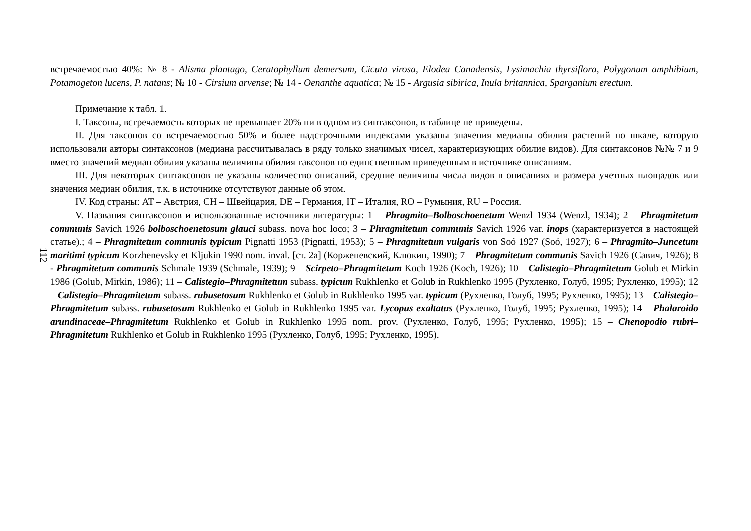112
встречаемостью 40%: № 8 - Alisma plantago, Ceratophyllum demersum, Cicuta virosa, Elodea Canadensis, Lysimachia thyrsiflora, Polygonum amphibium, Potamogeton lucens, P. natans; № 10 - Cirsium arvense; № 14 - Oenanthe aquatica; № 15 - Argusia sibirica, Inula britannica, Sparganium erectum.
Примечание к табл. 1.
I. Таксоны, встречаемость которых не превышает 20% ни в одном из синтаксонов, в таблице не приведены.
II. Для таксонов со встречаемостью 50% и более надстрочными индексами указаны значения медианы обилия растений по шкале, которую использовали авторы синтаксонов (медиана рассчитывалась в ряду только значимых чисел, характеризующих обилие видов). Для синтаксонов №№ 7 и 9 вместо значений медиан обилия указаны величины обилия таксонов по единственным приведенным в источнике описаниям.
III. Для некоторых синтаксонов не указаны количество описаний, средние величины числа видов в описаниях и размера учетных площадок или значения медиан обилия, т.к. в источнике отсутствуют данные об этом.
IV. Код страны: AT – Австрия, CH – Швейцария, DE – Германия, IT – Италия, RO – Румыния, RU – Россия.
V. Названия синтаксонов и использованные источники литературы: 1 – Phragmito–Bolboschoenetum Wenzl 1934 (Wenzl, 1934); 2 – Phragmitetum communis Savich 1926 bolboschoenetosum glauci subass. nova hoc loco; 3 – Phragmitetum communis Savich 1926 var. inops (характеризуется в настоящей статье).; 4 – Phragmitetum communis typicum Pignatti 1953 (Pignatti, 1953); 5 – Phragmitetum vulgaris von Soó 1927 (Soó, 1927); 6 – Phragmito–Juncetum maritimi typicum Korzhenevsky et Kljukin 1990 nom. inval. [ст. 2a] (Корженевский, Клюкин, 1990); 7 – Phragmitetum communis Savich 1926 (Савич, 1926); 8 - Phragmitetum communis Schmale 1939 (Schmale, 1939); 9 – Scirpeto–Phragmitetum Koch 1926 (Koch, 1926); 10 – Calistegio–Phragmitetum Golub et Mirkin 1986 (Golub, Mirkin, 1986); 11 – Calistegio–Phragmitetum subass. typicum Rukhlenko et Golub in Rukhlenko 1995 (Рухленко, Голуб, 1995; Рухленко, 1995); 12 – Calistegio–Phragmitetum subass. rubusetosum Rukhlenko et Golub in Rukhlenko 1995 var. typicum (Рухленко, Голуб, 1995; Рухленко, 1995); 13 – Calistegio–Phragmitetum subass. rubusetosum Rukhlenko et Golub in Rukhlenko 1995 var. Lycopus exaltatus (Рухленко, Голуб, 1995; Рухленко, 1995); 14 – Phalaroido arundinaceae–Phragmitetum Rukhlenko et Golub in Rukhlenko 1995 nom. prov. (Рухленко, Голуб, 1995; Рухленко, 1995); 15 – Chenopodio rubri–Phragmitetum Rukhlenko et Golub in Rukhlenko 1995 (Рухленко, Голуб, 1995; Рухленко, 1995).